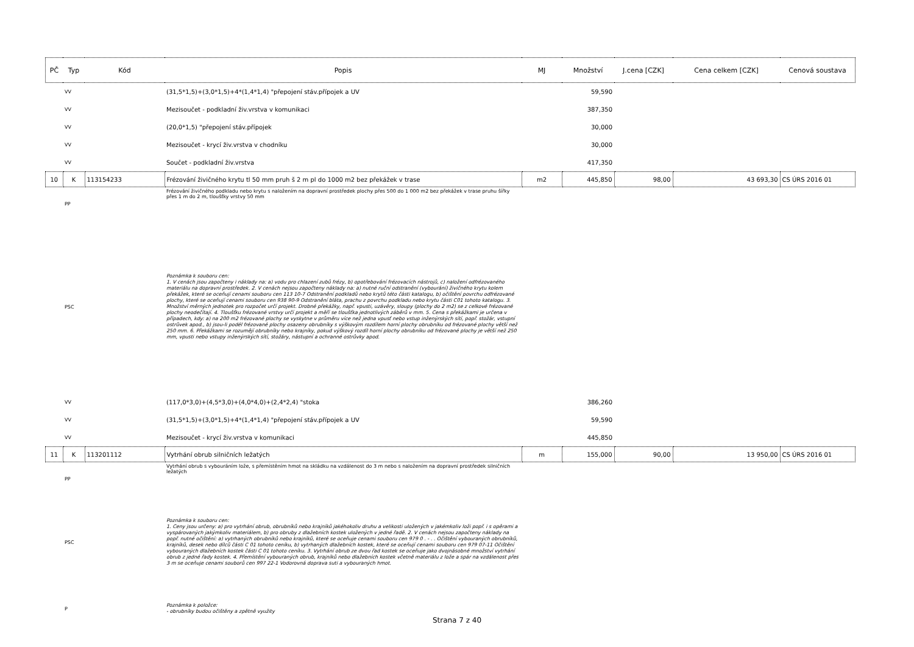| PČ | Typ | Kód | Popis | MJ | Množství | J.cena [CZK] | Cena celkem [CZK] | Cenová soustava |
| --- | --- | --- | --- | --- | --- | --- | --- | --- |
| | VV | | (31,5*1,5)+(3,0*1,5)+4*(1,4*1,4) "přepojení stáv.přípojek a UV | | 59,590 | | | |
| | VV | | Mezisoučet - podkladní živ.vrstva v komunikaci | | 387,350 | | | |
| | VV | | (20,0*1,5) "přepojení stáv.přípojek | | 30,000 | | | |
| | VV | | Mezisoučet - krycí živ.vrstva v chodníku | | 30,000 | | | |
| | VV | | Součet - podkladní živ.vrstva | | 417,350 | | | |
| 10 | K | 113154233 | Frézování živičného krytu tl 50 mm pruh š 2 m pl do 1000 m2 bez překážek v trase | m2 | 445,850 | 98,00 | 43 693,30 | CS ÚRS 2016 01 |
| | PP | | Frézování živičného podkladu nebo krytu s naložením na dopravní prostředek plochy přes 500 do 1 000 m2 bez překážek v trase pruhu šířky přes 1 m do 2 m, tloušťky vrstvy 50 mm | | | | | |
| | PSC | | Poznámka k souboru cen: 1. V cenách jsou započteny i náklady na: a) vodu pro chlazení zubů frézy, b) opotřebování frézovacích nástrojů, c) naložení odfrézovaného materiálu na dopravní prostředek. 2. V cenách nejsou započteny náklady na: a) nutné ruční odstranění (vybourání) živičného krytu kolem překážek, které se oceňují cenami souboru cen 113 10-7 Odstranění podkladů nebo krytů této části katalogu, b) očištění povrchu odfrézované plochy, které se oceňují cenami souboru cen 938 90-9 Odstranění bláta, prachu z povrchu podkladu nebo krytu části C01 tohoto katalogu. 3. Množství měrných jednotek pro rozpočet určí projekt. Drobné překážky, např. vpusti, uzávěry, sloupy (plochy do 2 m2) se z celkové frézované plochy neodečítají. 4. Tloušťku frézované vrstvy určí projekt a měří se tloušťka jednotlivých záběrů v mm. 5. Cena s překážkami je určena v případech, kdy: a) na 200 m2 frézované plochy se vyskytne v průměru více než jedna vpusť nebo vstup inženýrských sítí, popř. stožár, vstupní ostrůvek apod., b) jsou-li podél frézované plochy osazeny obrubníky s výškovým rozdílem horní plochy obrubníku od frézované plochy větší než 250 mm. 6. Překážkami se rozumějí obrubníky nebo krajníky, pokud výškový rozdíl horní plochy obrubníku od frézované plochy je větší než 250 mm, vpusti nebo vstupy inženýrských sítí, stožáry, nástupní a ochranné ostrůvky apod. | | | | | |
| | VV | | (117,0*3,0)+(4,5*3,0)+(4,0*4,0)+(2,4*2,4) "stoka | | 386,260 | | | |
| | VV | | (31,5*1,5)+(3,0*1,5)+4*(1,4*1,4) "přepojení stáv.přípojek a UV | | 59,590 | | | |
| | VV | | Mezisoučet - krycí živ.vrstva v komunikaci | | 445,850 | | | |
| 11 | K | 113201112 | Vytrhání obrub silničních ležatých | m | 155,000 | 90,00 | 13 950,00 | CS ÚRS 2016 01 |
| | PP | | Vytrhání obrub s vybouráním lože, s přemístěním hmot na skládku na vzdálenost do 3 m nebo s naložením na dopravní prostředek silničních ležatých | | | | | |
| | PSC | | Poznámka k souboru cen: 1. Ceny jsou určeny: a) pro vytrhání obrub, obrubníků nebo krajníků jakéhokoliv druhu a velikosti uložených v jakémkoliv loži popř. i s opěrami a vyspárovaných jakýmkoliv materiálem, b) pro obruby z dlažebních kostek uložených v jedné řadě. 2. V cenách nejsou započteny náklady na popř. nutné očištění: a) vytrhaných obrubníků nebo krajníků, které se oceňuje cenami souboru cen 979 0 . - . . Očištění vybouraných obrubníků, krajníků, desek nebo dílců části C 01 tohoto ceníku, b) vytrhaných dlažebních kostek, které se oceňují cenami souboru cen 979 07-11 Očištění vybouraných dlažebních kostek části C 01 tohoto ceníku. 3. Vytrhání obrub ze dvou řad kostek se oceňuje jako dvojnásobné množství vytrhání obrub z jedné řady kostek. 4. Přemístění vybouraných obrub, krajníků nebo dlažebních kostek včetně materiálu z lože a spár na vzdálenost přes 3 m se oceňuje cenami souborů cen 997 22-1 Vodorovná doprava suti a vybouraných hmot. | | | | | |
| | P | | Poznámka k položce: - obrubníky budou očištěny a zpětně využity | | | | | |
Strana 7 z 40